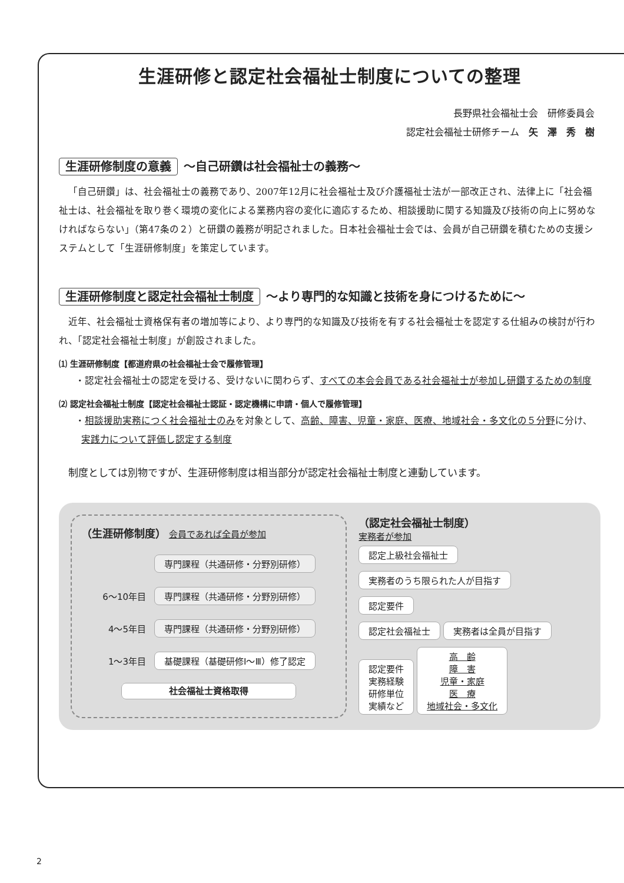生涯研修と認定社会福祉士制度についての整理
長野県社会福祉士会　研修委員会
認定社会福祉士研修チーム　矢　澤　秀　樹
生涯研修制度の意義 ～自己研鑽は社会福祉士の義務～
「自己研鑽」は、社会福祉士の義務であり、2007年12月に社会福祉士及び介護福祉士法が一部改正され、法律上に「社会福祉士は、社会福祉を取り巻く環境の変化による業務内容の変化に適応するため、相談援助に関する知識及び技術の向上に努めなければならない」（第47条の２）と研鑽の義務が明記されました。日本社会福祉士会では、会員が自己研鑽を積むための支援システムとして「生涯研修制度」を策定しています。
生涯研修制度と認定社会福祉士制度 ～より専門的な知識と技術を身につけるために～
近年、社会福祉士資格保有者の増加等により、より専門的な知識及び技術を有する社会福祉士を認定する仕組みの検討が行われ、「認定社会福祉士制度」が創設されました。
⑴ 生涯研修制度【都道府県の社会福祉士会で履修管理】
・認定社会福祉士の認定を受ける、受けないに関わらず、すべての本会会員である社会福祉士が参加し研鑽するための制度
⑵ 認定社会福祉士制度【認定社会福祉士認証・認定機構に申請・個人で履修管理】
・相談援助実務につく社会福祉士のみを対象として、高齢、障害、児童・家庭、医療、地域社会・多文化の５分野に分け、実践力について評価し認定する制度
制度としては別物ですが、生涯研修制度は相当部分が認定社会福祉士制度と連動しています。
（生涯研修制度） 会員であれば全員が参加
専門課程（共通研修・分野別研修）
6～10年目 専門課程（共通研修・分野別研修）
4～5年目 専門課程（共通研修・分野別研修）
1～3年目 基礎課程（基礎研修Ⅰ～Ⅲ）修了認定
社会福祉士資格取得
（認定社会福祉士制度）
実務者が参加
認定上級社会福祉士 実務者のうち限られた人が目指す
認定要件
認定社会福祉士 実務者は全員が目指す
認定要件
実務経験
研修単位
実績など 高　齢
障　害
児童・家庭
医　療
地域社会・多文化
2